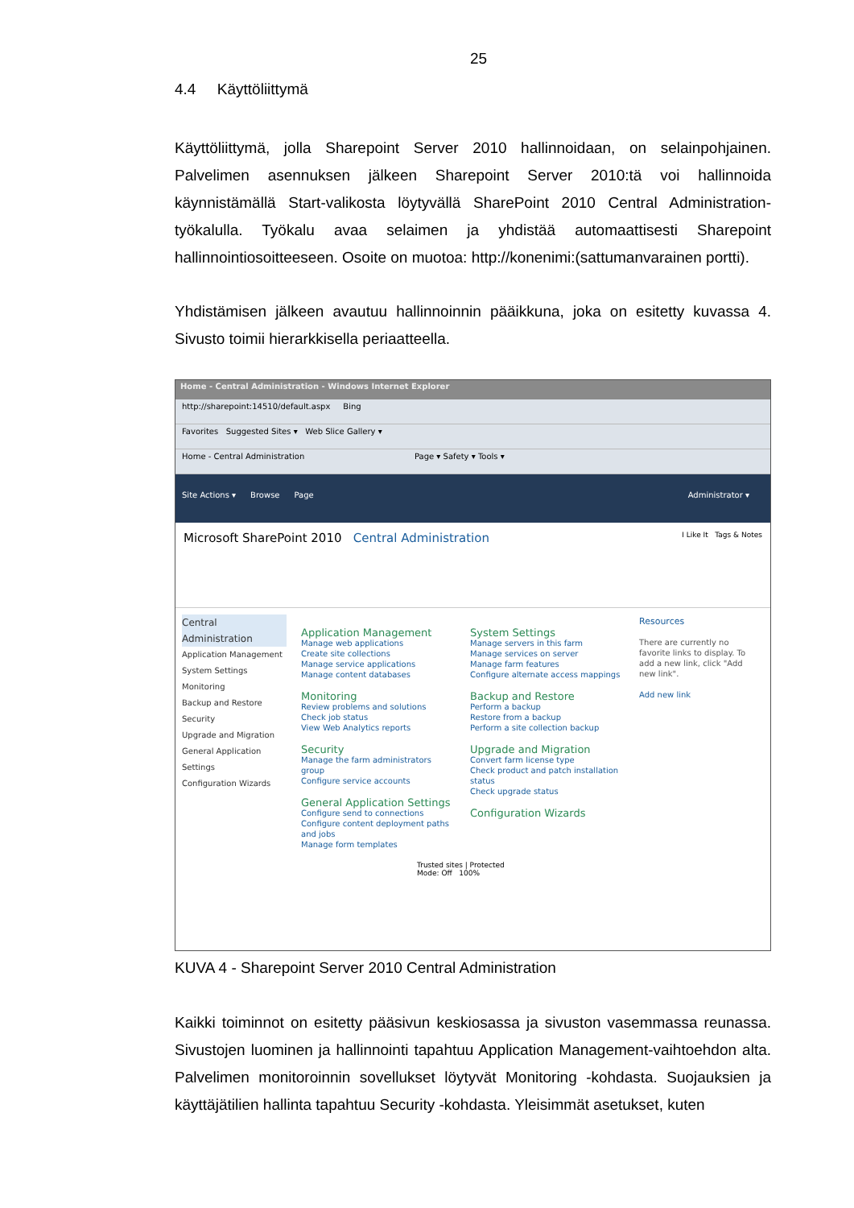25
4.4 Käyttöliittymä
Käyttöliittymä, jolla Sharepoint Server 2010 hallinnoidaan, on selainpohjainen. Palvelimen asennuksen jälkeen Sharepoint Server 2010:tä voi hallinnoida käynnistämällä Start-valikosta löytyvällä SharePoint 2010 Central Administration-työkalulla. Työkalu avaa selaimen ja yhdistää automaattisesti Sharepoint hallinnointiosoitteeseen. Osoite on muotoa: http://konenimi:(sattumanvarainen portti).
Yhdistämisen jälkeen avautuu hallinnoinnin pääikkuna, joka on esitetty kuvassa 4. Sivusto toimii hierarkkisella periaatteella.
Home - Central Administration - Windows Internet Explorer
http://sharepoint:14510/default.aspx Bing
Favorites Suggested Sites ▾ Web Slice Gallery ▾
Home - Central Administration Page ▾ Safety ▾ Tools ▾
Site Actions ▾ Browse Page Administrator ▾
Microsoft SharePoint 2010 Central Administration I Like It Tags & Notes
Central Administration
Application Management
System Settings
Monitoring
Backup and Restore
Security
Upgrade and Migration
General Application Settings
Configuration Wizards
Application Management
Manage web applications
Create site collections
Manage service applications
Manage content databases
Monitoring
Review problems and solutions
Check job status
View Web Analytics reports
Security
Manage the farm administrators group
Configure service accounts
General Application Settings
Configure send to connections
Configure content deployment paths and jobs
Manage form templates
System Settings
Manage servers in this farm
Manage services on server
Manage farm features
Configure alternate access mappings
Backup and Restore
Perform a backup
Restore from a backup
Perform a site collection backup
Upgrade and Migration
Convert farm license type
Check product and patch installation status
Check upgrade status
Configuration Wizards
Resources
There are currently no favorite links to display. To add a new link, click "Add new link".
Add new link
Trusted sites | Protected Mode: Off 100%
KUVA 4 - Sharepoint Server 2010 Central Administration
Kaikki toiminnot on esitetty pääsivun keskiosassa ja sivuston vasemmassa reunassa. Sivustojen luominen ja hallinnointi tapahtuu Application Management-vaihtoehdon alta. Palvelimen monitoroinnin sovellukset löytyvät Monitoring -kohdasta. Suojauksien ja käyttäjätilien hallinta tapahtuu Security -kohdasta. Yleisimmät asetukset, kuten